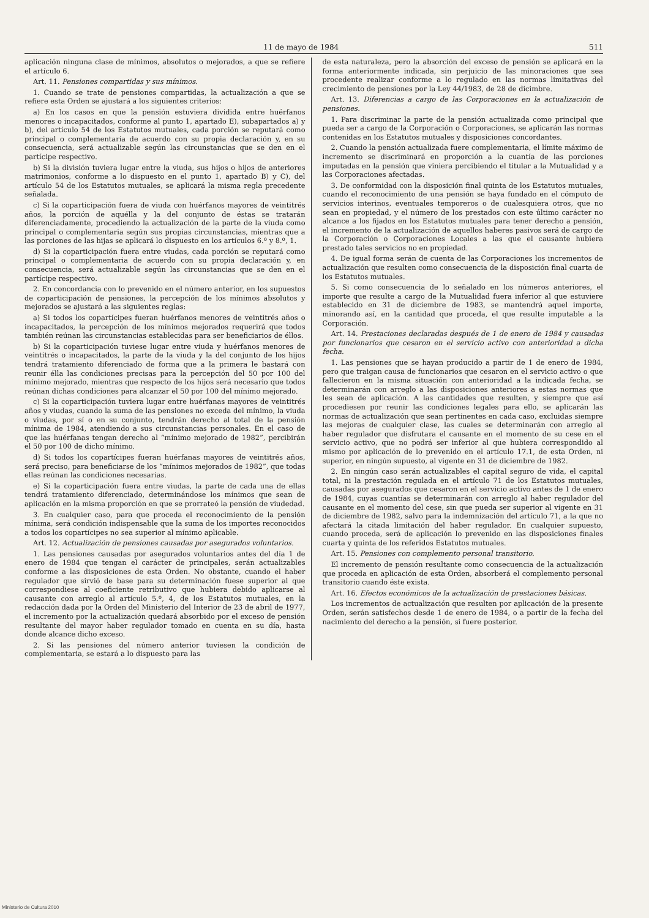11 de mayo de 1984 511
aplicación ninguna clase de mínimos, absolutos o mejorados, a que se refiere el artículo 6.
Art. 11. Pensiones compartidas y sus mínimos.
1. Cuando se trate de pensiones compartidas, la actualización a que se refiere esta Orden se ajustará a los siguientes criterios:
a) En los casos en que la pensión estuviera dividida entre huérfanos menores o incapacitados, conforme al punto 1, apartado E), subapartados a) y b), del artículo 54 de los Estatutos mutuales, cada porción se reputará como principal o complementaria de acuerdo con su propia declaración y, en su consecuencia, será actualizable según las circunstancias que se den en el partícipe respectivo.
b) Si la división tuviera lugar entre la viuda, sus hijos o hijos de anteriores matrimonios, conforme a lo dispuesto en el punto 1, apartado B) y C), del artículo 54 de los Estatutos mutuales, se aplicará la misma regla precedente señalada.
c) Si la coparticipación fuera de viuda con huérfanos mayores de veintitrés años, la porción de aquélla y la del conjunto de éstas se tratarán diferenciadamente, procediendo la actualización de la parte de la viuda como principal o complementaria según sus propias circunstancias, mientras que a las porciones de las hijas se aplicará lo dispuesto en los artículos 6.º y 8.º, 1.
d) Si la coparticipación fuera entre viudas, cada porción se reputará como principal o complementaria de acuerdo con su propia declaración y, en consecuencia, será actualizable según las circunstancias que se den en el partícipe respectivo.
2. En concordancia con lo prevenido en el número anterior, en los supuestos de coparticipación de pensiones, la percepción de los mínimos absolutos y mejorados se ajustará a las siguientes reglas:
a) Si todos los copartícipes fueran huérfanos menores de veintitrés años o incapacitados, la percepción de los mínimos mejorados requerirá que todos también reúnan las circunstancias establecidas para ser beneficiarios de éllos.
b) Si la coparticipación tuviese lugar entre viuda y huérfanos menores de veintitrés o incapacitados, la parte de la viuda y la del conjunto de los hijos tendrá tratamiento diferenciado de forma que a la primera le bastará con reunir élla las condiciones precisas para la percepción del 50 por 100 del mínimo mejorado, mientras que respecto de los hijos será necesario que todos reúnan dichas condiciones para alcanzar el 50 por 100 del mínimo mejorado.
c) Si la coparticipación tuviera lugar entre huérfanas mayores de veintitrés años y viudas, cuando la suma de las pensiones no exceda del mínimo, la viuda o viudas, por sí o en su conjunto, tendrán derecho al total de la pensión mínima de 1984, atendiendo a sus circunstancias personales. En el caso de que las huérfanas tengan derecho al “mínimo mejorado de 1982”, percibirán el 50 por 100 de dicho mínimo.
d) Si todos los copartícipes fueran huérfanas mayores de veintitrés años, será preciso, para beneficiarse de los “mínimos mejorados de 1982”, que todas ellas reúnan las condiciones necesarias.
e) Si la coparticipación fuera entre viudas, la parte de cada una de ellas tendrá tratamiento diferenciado, determinándose los mínimos que sean de aplicación en la misma proporción en que se prorrateó la pensión de viudedad.
3. En cualquier caso, para que proceda el reconocimiento de la pensión mínima, será condición indispensable que la suma de los importes reconocidos a todos los copartícipes no sea superior al mínimo aplicable.
Art. 12. Actualización de pensiones causadas por asegurados voluntarios.
1. Las pensiones causadas por asegurados voluntarios antes del día 1 de enero de 1984 que tengan el carácter de principales, serán actualizables conforme a las disposiciones de esta Orden. No obstante, cuando el haber regulador que sirvió de base para su determinación fuese superior al que correspondiese al coeficiente retributivo que hubiera debido aplicarse al causante con arreglo al artículo 5.º, 4, de los Estatutos mutuales, en la redacción dada por la Orden del Ministerio del Interior de 23 de abril de 1977, el incremento por la actualización quedará absorbido por el exceso de pensión resultante del mayor haber regulador tomado en cuenta en su día, hasta donde alcance dicho exceso.
2. Si las pensiones del número anterior tuviesen la condición de complementaria, se estará a lo dispuesto para las
de esta naturaleza, pero la absorción del exceso de pensión se aplicará en la forma anteriormente indicada, sin perjuicio de las minoraciones que sea procedente realizar conforme a lo regulado en las normas limitativas del crecimiento de pensiones por la Ley 44/1983, de 28 de dicimbre.
Art. 13. Diferencias a cargo de las Corporaciones en la actualización de pensiones.
1. Para discriminar la parte de la pensión actualizada como principal que pueda ser a cargo de la Corporación o Corporaciones, se aplicarán las normas contenidas en los Estatutos mutuales y disposiciones concordantes.
2. Cuando la pensión actualizada fuere complementaria, el límite máximo de incremento se discriminará en proporción a la cuantía de las porciones imputadas en la pensión que viniera percibiendo el titular a la Mutualidad y a las Corporaciones afectadas.
3. De conformidad con la disposición final quinta de los Estatutos mutuales, cuando el reconocimiento de una pensión se haya fundado en el cómputo de servicios interinos, eventuales temporeros o de cualesquiera otros, que no sean en propiedad, y el número de los prestados con este último carácter no alcance a los fijados en los Estatutos mutuales para tener derecho a pensión, el incremento de la actualización de aquellos haberes pasivos será de cargo de la Corporación o Corporaciones Locales a las que el causante hubiera prestado tales servicios no en propiedad.
4. De igual forma serán de cuenta de las Corporaciones los incrementos de actualización que resulten como consecuencia de la disposición final cuarta de los Estatutos mutuales.
5. Si como consecuencia de lo señalado en los números anteriores, el importe que resulte a cargo de la Mutualidad fuera inferior al que estuviere establecido en 31 de diciembre de 1983, se mantendrá aquel importe, minorando así, en la cantidad que proceda, el que resulte imputable a la Corporación.
Art. 14. Prestaciones declaradas después de 1 de enero de 1984 y causadas por funcionarios que cesaron en el servicio activo con anterioridad a dicha fecha.
1. Las pensiones que se hayan producido a partir de 1 de enero de 1984, pero que traigan causa de funcionarios que cesaron en el servicio activo o que fallecieron en la misma situación con anterioridad a la indicada fecha, se determinarán con arreglo a las disposiciones anteriores a estas normas que les sean de aplicación. A las cantidades que resulten, y siempre que así procediesen por reunir las condiciones legales para ello, se aplicarán las normas de actualización que sean pertinentes en cada caso, excluidas siempre las mejoras de cualquier clase, las cuales se determinarán con arreglo al haber regulador que disfrutara el causante en el momento de su cese en el servicio activo, que no podrá ser inferior al que hubiera correspondido al mismo por aplicación de lo prevenido en el artículo 17.1, de esta Orden, ni superior, en ningún supuesto, al vigente en 31 de diciembre de 1982.
2. En ningún caso serán actualizables el capital seguro de vida, el capital total, ni la prestación regulada en el artículo 71 de los Estatutos mutuales, causadas por asegurados que cesaron en el servicio activo antes de 1 de enero de 1984, cuyas cuantías se determinarán con arreglo al haber regulador del causante en el momento del cese, sin que pueda ser superior al vigente en 31 de diciembre de 1982, salvo para la indemnización del artículo 71, a la que no afectará la citada limitación del haber regulador. En cualquier supuesto, cuando proceda, será de aplicación lo prevenido en las disposiciones finales cuarta y quinta de los referidos Estatutos mutuales.
Art. 15. Pensiones con complemento personal transitorio.
El incremento de pensión resultante como consecuencia de la actualización que proceda en aplicación de esta Orden, absorberá el complemento personal transitorio cuando éste exista.
Art. 16. Efectos económicos de la actualización de prestaciones básicas.
Los incrementos de actualización que resulten por aplicación de la presente Orden, serán satisfechos desde 1 de enero de 1984, o a partir de la fecha del nacimiento del derecho a la pensión, si fuere posterior.
Ministerio de Cultura 2010